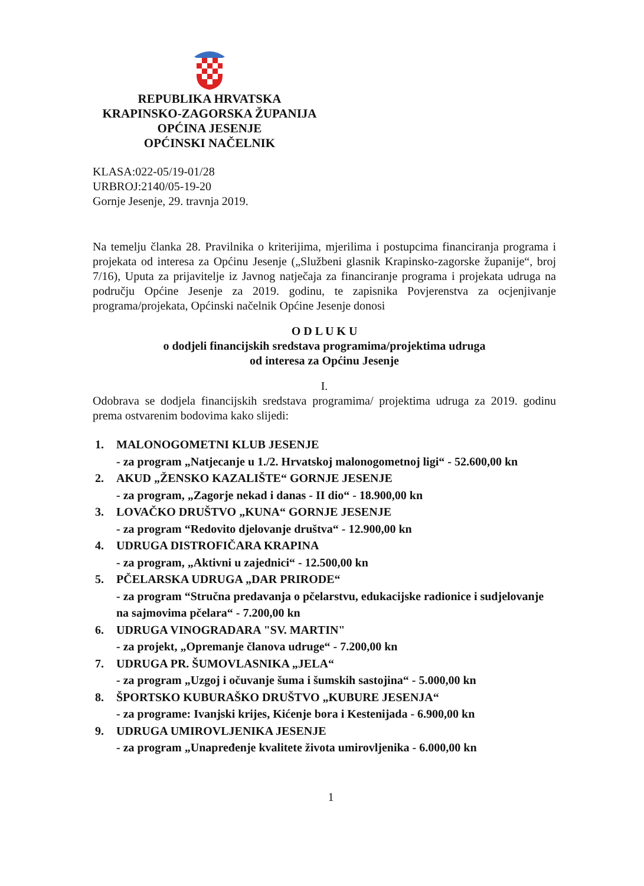REPUBLIKA HRVATSKA
KRAPINSKO-ZAGORSKA ŽUPANIJA
OPĆINA JESENJE
OPĆINSKI NAČELNIK
KLASA:022-05/19-01/28
URBROJ:2140/05-19-20
Gornje Jesenje, 29. travnja 2019.
Na temelju članka 28. Pravilnika o kriterijima, mjerilima i postupcima financiranja programa i projekata od interesa za Općinu Jesenje („Službeni glasnik Krapinsko-zagorske županije“, broj 7/16), Uputa za prijavitelje iz Javnog natječaja za financiranje programa i projekata udruga na području Općine Jesenje za 2019. godinu, te zapisnika Povjerenstva za ocjenjivanje programa/projekata, Općinski načelnik Općine Jesenje donosi
O D L U K U
o dodjeli financijskih sredstava programima/projektima udruga
od interesa za Općinu Jesenje
I.
Odobrava se dodjela financijskih sredstava programima/ projektima udruga za 2019. godinu prema ostvarenim bodovima kako slijedi:
1. MALONOGOMETNI KLUB JESENJE
- za program „Natjecanje u 1./2. Hrvatskoj malonogometnoj ligi“ - 52.600,00 kn
2. AKUD „ŽENSKO KAZALIŠTE“ GORNJE JESENJE
- za program, „Zagorje nekad i danas - II dio“ - 18.900,00 kn
3. LOVAČKO DRUŠTVO „KUNA“ GORNJE JESENJE
- za program “Redovito djelovanje društva“ - 12.900,00 kn
4. UDRUGA DISTROFIČARA KRAPINA
- za program, „Aktivni u zajednici“ - 12.500,00 kn
5. PČELARSKA UDRUGA „DAR PRIRODE“
- za program “Stručna predavanja o pčelarstvu, edukacijske radionice i sudjelovanje na sajmovima pčelara“ - 7.200,00 kn
6. UDRUGA VINOGRADARA "SV. MARTIN"
- za projekt, „Opremanje članova udruge“ - 7.200,00 kn
7. UDRUGA PR. ŠUMOVLASNIKA „JELA“
- za program „Uzgoj i očuvanje šuma i šumskih sastojina“ - 5.000,00 kn
8. ŠPORTSKO KUBURAŠKO DRUŠTVO „KUBURE JESENJA“
- za programe: Ivanjski krijes, Kićenje bora i Kestenijada - 6.900,00 kn
9. UDRUGA UMIROVLJENIKA JESENJE
- za program „Unapređenje kvalitete života umirovljenika - 6.000,00 kn
1